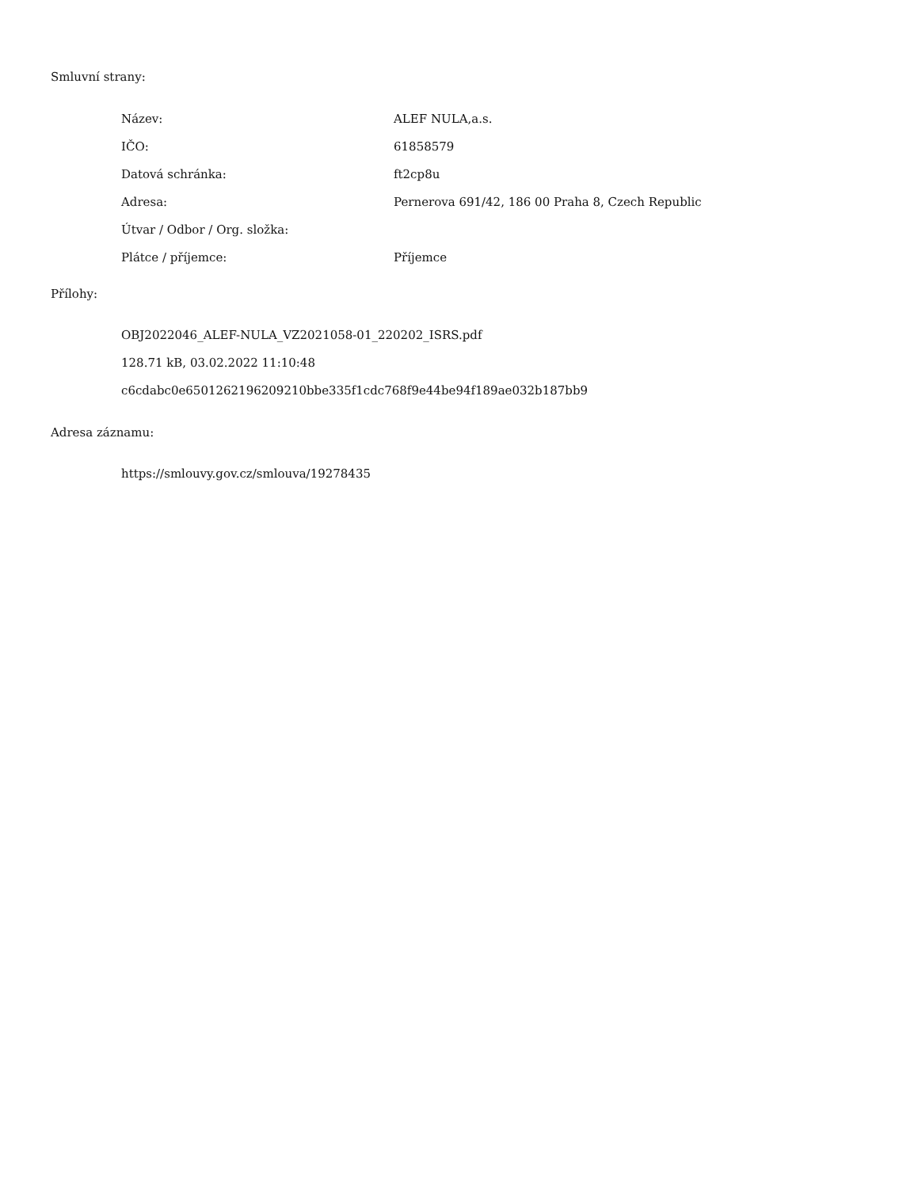Smluvní strany:
| Název: | ALEF NULA,a.s. |
| IČO: | 61858579 |
| Datová schránka: | ft2cp8u |
| Adresa: | Pernerova 691/42, 186 00 Praha 8, Czech Republic |
| Útvar / Odbor / Org. složka: | |
| Plátce / příjemce: | Příjemce |
Přílohy:
OBJ2022046_ALEF-NULA_VZ2021058-01_220202_ISRS.pdf
128.71 kB, 03.02.2022 11:10:48
c6cdabc0e6501262196209210bbe335f1cdc768f9e44be94f189ae032b187bb9
Adresa záznamu:
https://smlouvy.gov.cz/smlouva/19278435